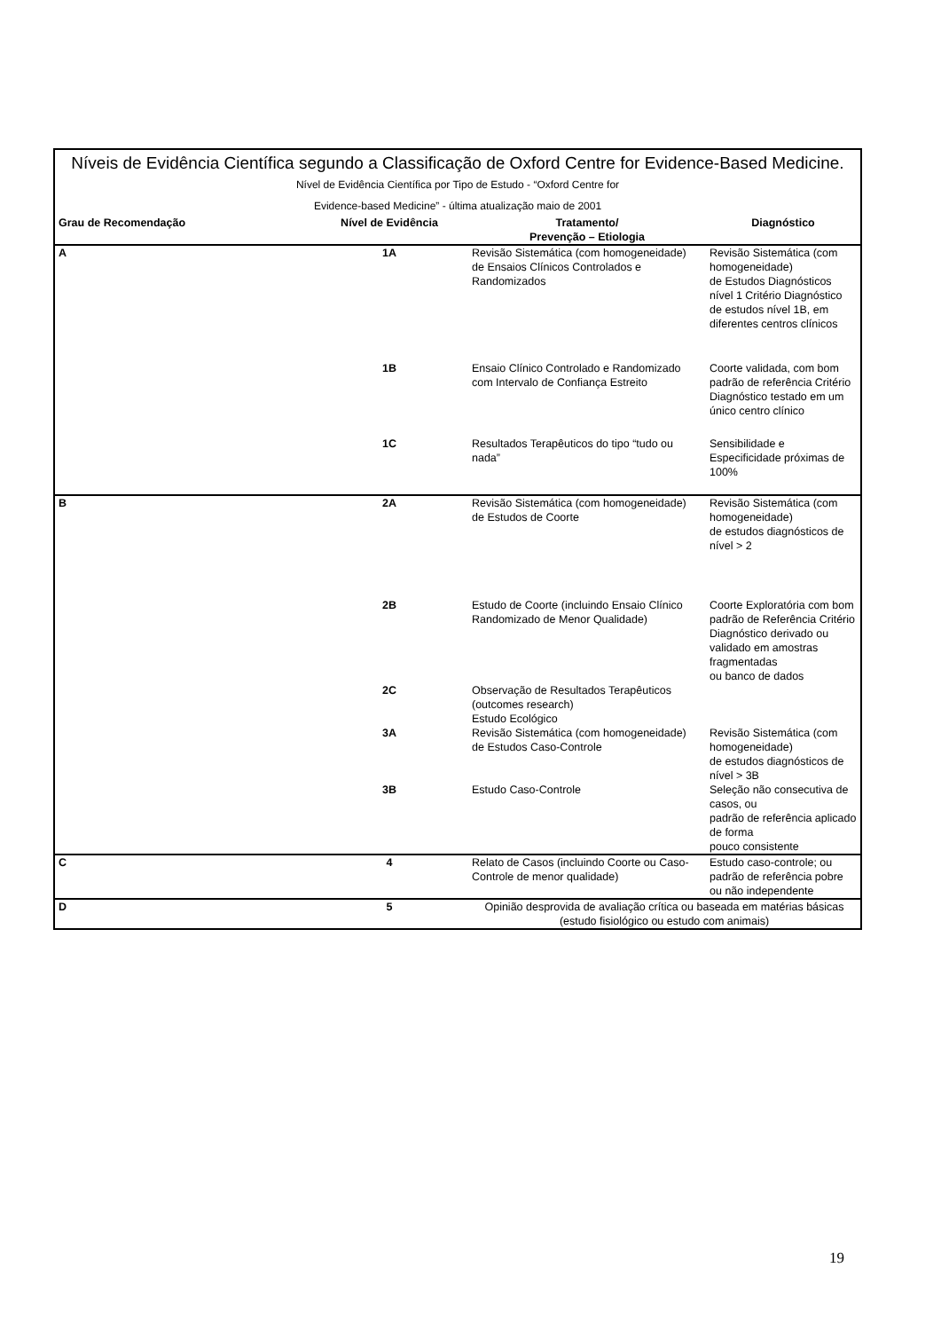| Níveis de Evidência Científica segundo a Classificação de Oxford Centre for Evidence-Based Medicine. Nível de Evidência Científica por Tipo de Estudo - “Oxford Centre for Evidence-based Medicine” - última atualização maio de 2001 | | | |
| Grau de Recomendação | Nível de Evidência | Tratamento/ Prevenção – Etiologia | Diagnóstico |
| A | 1A | Revisão Sistemática (com homogeneidade) de Ensaios Clínicos Controlados e Randomizados | Revisão Sistemática (com homogeneidade) de Estudos Diagnósticos nível 1 Critério Diagnóstico de estudos nível 1B, em diferentes centros clínicos |
| | 1B | Ensaio Clínico Controlado e Randomizado com Intervalo de Confiança Estreito | Coorte validada, com bom padrão de referência Critério Diagnóstico testado em um único centro clínico |
| | 1C | Resultados Terapêuticos do tipo “tudo ou nada” | Sensibilidade e Especificidade próximas de 100% |
| B | 2A | Revisão Sistemática (com homogeneidade) de Estudos de Coorte | Revisão Sistemática (com homogeneidade) de estudos diagnósticos de nível > 2 |
| | 2B | Estudo de Coorte (incluindo Ensaio Clínico Randomizado de Menor Qualidade) | Coorte Exploratória com bom padrão de Referência Critério Diagnóstico derivado ou validado em amostras fragmentadas ou banco de dados |
| | 2C | Observação de Resultados Terapêuticos (outcomes research) Estudo Ecológico | |
| | 3A | Revisão Sistemática (com homogeneidade) de Estudos Caso-Controle | Revisão Sistemática (com homogeneidade) de estudos diagnósticos de nível > 3B |
| | 3B | Estudo Caso-Controle | Seleção não consecutiva de casos, ou padrão de referência aplicado de forma pouco consistente |
| C | 4 | Relato de Casos (incluindo Coorte ou Caso-Controle de menor qualidade) | Estudo caso-controle; ou padrão de referência pobre ou não independente |
| D | 5 | Opinião desprovida de avaliação crítica ou baseada em matérias básicas (estudo fisiológico ou estudo com animais) | |
19